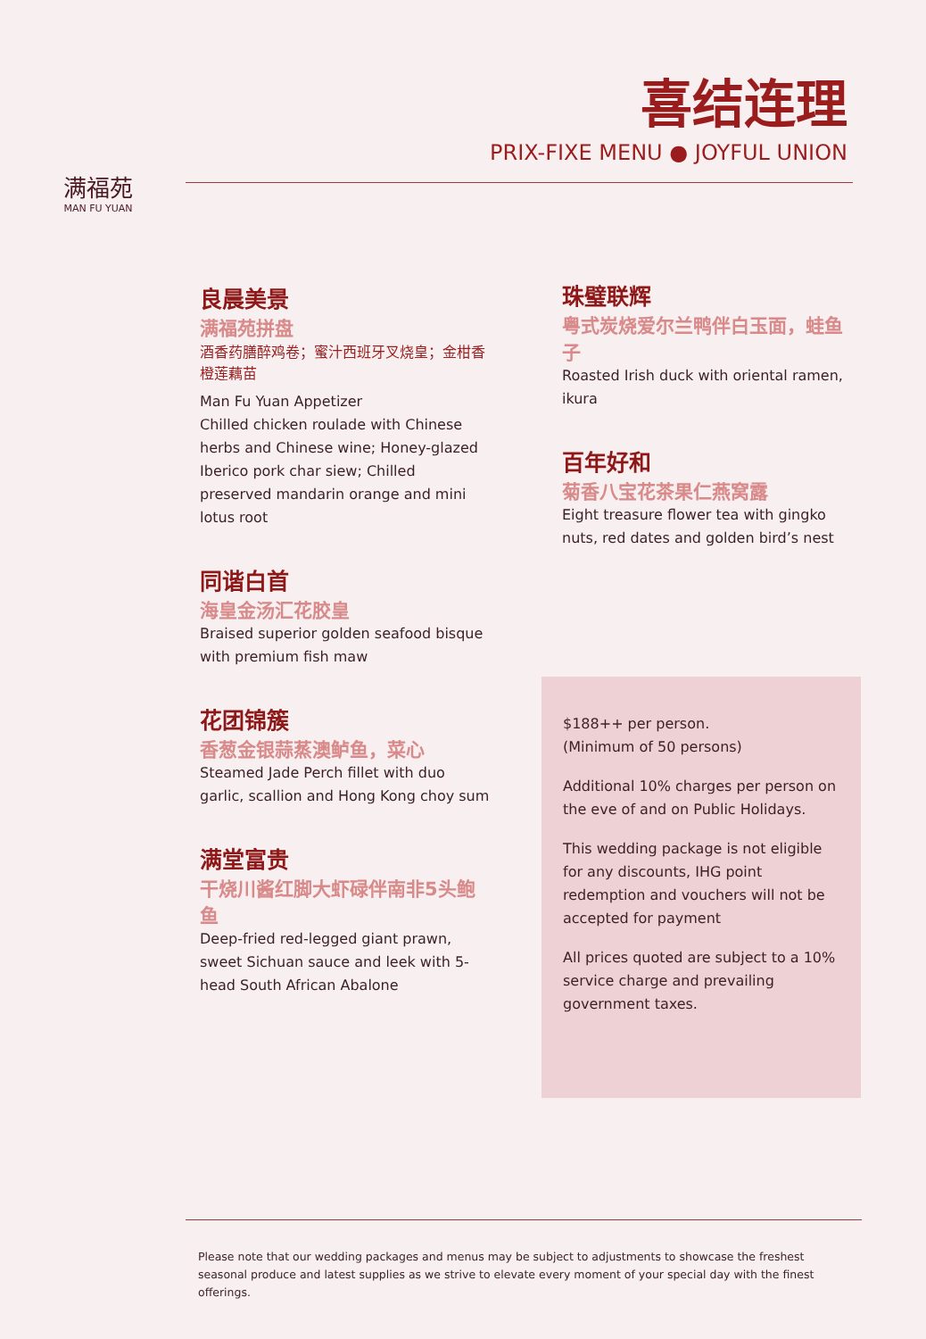满福苑
MAN FU YUAN
喜结连理
PRIX-FIXE MENU ● JOYFUL UNION
良晨美景
满福苑拼盘
酒香药膳醉鸡卷；蜜汁西班牙叉烧皇；金柑香橙莲藕苗
Man Fu Yuan Appetizer
Chilled chicken roulade with Chinese herbs and Chinese wine; Honey-glazed Iberico pork char siew; Chilled preserved mandarin orange and mini lotus root
同谐白首
海皇金汤汇花胶皇
Braised superior golden seafood bisque with premium fish maw
花团锦簇
香葱金银蒜蒸澳鲈鱼，菜心
Steamed Jade Perch fillet with duo garlic, scallion and Hong Kong choy sum
满堂富贵
干烧川酱红脚大虾碌伴南非5头鲍鱼
Deep-fried red-legged giant prawn, sweet Sichuan sauce and leek with 5-head South African Abalone
珠璧联辉
粤式炭烧爱尔兰鸭伴白玉面，蛙鱼子
Roasted Irish duck with oriental ramen, ikura
百年好和
菊香八宝花茶果仁燕窝露
Eight treasure flower tea with gingko nuts, red dates and golden bird’s nest
$188++ per person.
(Minimum of 50 persons)
Additional 10% charges per person on the eve of and on Public Holidays.
This wedding package is not eligible for any discounts, IHG point redemption and vouchers will not be accepted for payment
All prices quoted are subject to a 10% service charge and prevailing government taxes.
Please note that our wedding packages and menus may be subject to adjustments to showcase the freshest seasonal produce and latest supplies as we strive to elevate every moment of your special day with the finest offerings.